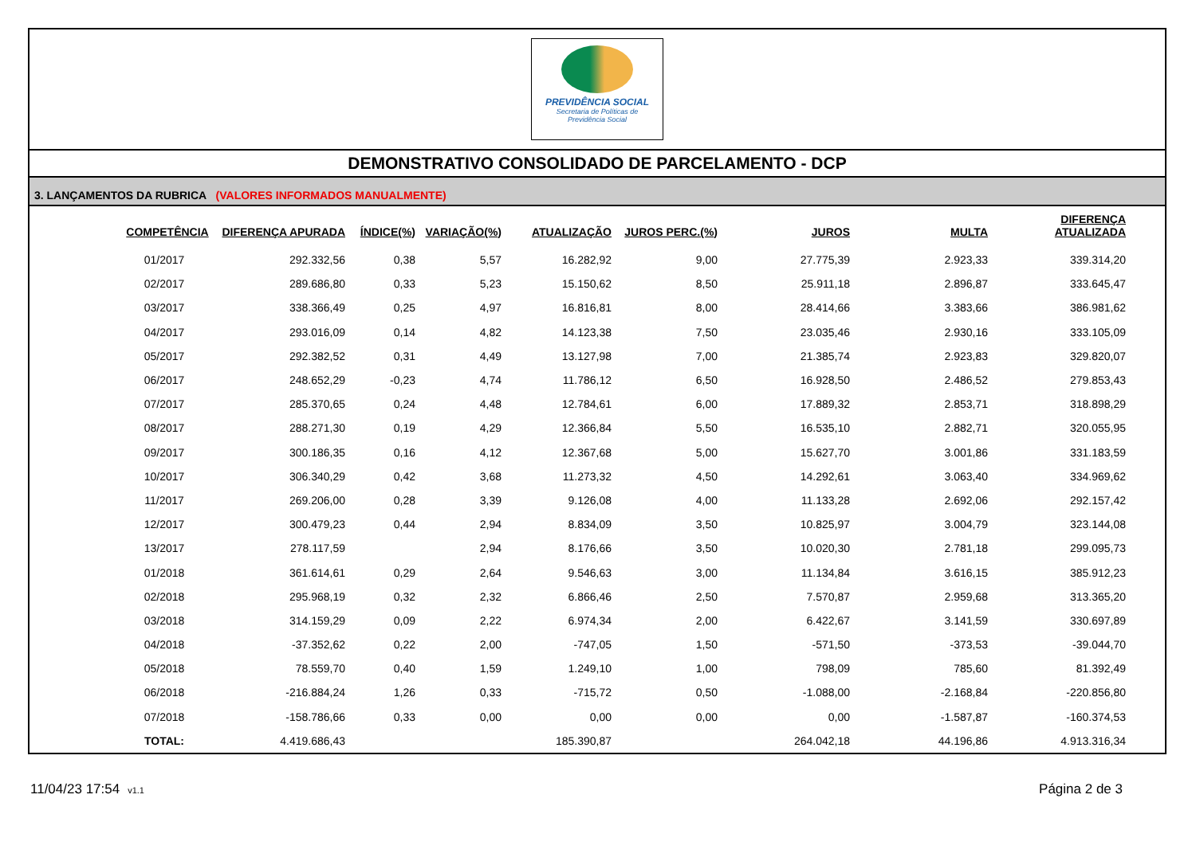PREVIDÊNCIA SOCIAL
Secretaria de Políticas de
Previdência Social
DEMONSTRATIVO CONSOLIDADO DE PARCELAMENTO - DCP
3. LANÇAMENTOS DA RUBRICA (VALORES INFORMADOS MANUALMENTE)
| COMPETÊNCIA | DIFERENÇA APURADA | ÍNDICE(%) | VARIAÇÃO(%) | ATUALIZAÇÃO | JUROS PERC.(%) | JUROS | MULTA | DIFERENÇA ATUALIZADA |
| --- | --- | --- | --- | --- | --- | --- | --- | --- |
| 01/2017 | 292.332,56 | 0,38 | 5,57 | 16.282,92 | 9,00 | 27.775,39 | 2.923,33 | 339.314,20 |
| 02/2017 | 289.686,80 | 0,33 | 5,23 | 15.150,62 | 8,50 | 25.911,18 | 2.896,87 | 333.645,47 |
| 03/2017 | 338.366,49 | 0,25 | 4,97 | 16.816,81 | 8,00 | 28.414,66 | 3.383,66 | 386.981,62 |
| 04/2017 | 293.016,09 | 0,14 | 4,82 | 14.123,38 | 7,50 | 23.035,46 | 2.930,16 | 333.105,09 |
| 05/2017 | 292.382,52 | 0,31 | 4,49 | 13.127,98 | 7,00 | 21.385,74 | 2.923,83 | 329.820,07 |
| 06/2017 | 248.652,29 | -0,23 | 4,74 | 11.786,12 | 6,50 | 16.928,50 | 2.486,52 | 279.853,43 |
| 07/2017 | 285.370,65 | 0,24 | 4,48 | 12.784,61 | 6,00 | 17.889,32 | 2.853,71 | 318.898,29 |
| 08/2017 | 288.271,30 | 0,19 | 4,29 | 12.366,84 | 5,50 | 16.535,10 | 2.882,71 | 320.055,95 |
| 09/2017 | 300.186,35 | 0,16 | 4,12 | 12.367,68 | 5,00 | 15.627,70 | 3.001,86 | 331.183,59 |
| 10/2017 | 306.340,29 | 0,42 | 3,68 | 11.273,32 | 4,50 | 14.292,61 | 3.063,40 | 334.969,62 |
| 11/2017 | 269.206,00 | 0,28 | 3,39 | 9.126,08 | 4,00 | 11.133,28 | 2.692,06 | 292.157,42 |
| 12/2017 | 300.479,23 | 0,44 | 2,94 | 8.834,09 | 3,50 | 10.825,97 | 3.004,79 | 323.144,08 |
| 13/2017 | 278.117,59 | | 2,94 | 8.176,66 | 3,50 | 10.020,30 | 2.781,18 | 299.095,73 |
| 01/2018 | 361.614,61 | 0,29 | 2,64 | 9.546,63 | 3,00 | 11.134,84 | 3.616,15 | 385.912,23 |
| 02/2018 | 295.968,19 | 0,32 | 2,32 | 6.866,46 | 2,50 | 7.570,87 | 2.959,68 | 313.365,20 |
| 03/2018 | 314.159,29 | 0,09 | 2,22 | 6.974,34 | 2,00 | 6.422,67 | 3.141,59 | 330.697,89 |
| 04/2018 | -37.352,62 | 0,22 | 2,00 | -747,05 | 1,50 | -571,50 | -373,53 | -39.044,70 |
| 05/2018 | 78.559,70 | 0,40 | 1,59 | 1.249,10 | 1,00 | 798,09 | 785,60 | 81.392,49 |
| 06/2018 | -216.884,24 | 1,26 | 0,33 | -715,72 | 0,50 | -1.088,00 | -2.168,84 | -220.856,80 |
| 07/2018 | -158.786,66 | 0,33 | 0,00 | 0,00 | 0,00 | 0,00 | -1.587,87 | -160.374,53 |
| TOTAL: | 4.419.686,43 | | | 185.390,87 | | 264.042,18 | 44.196,86 | 4.913.316,34 |
11/04/23 17:54 v1.1
Página 2 de 3